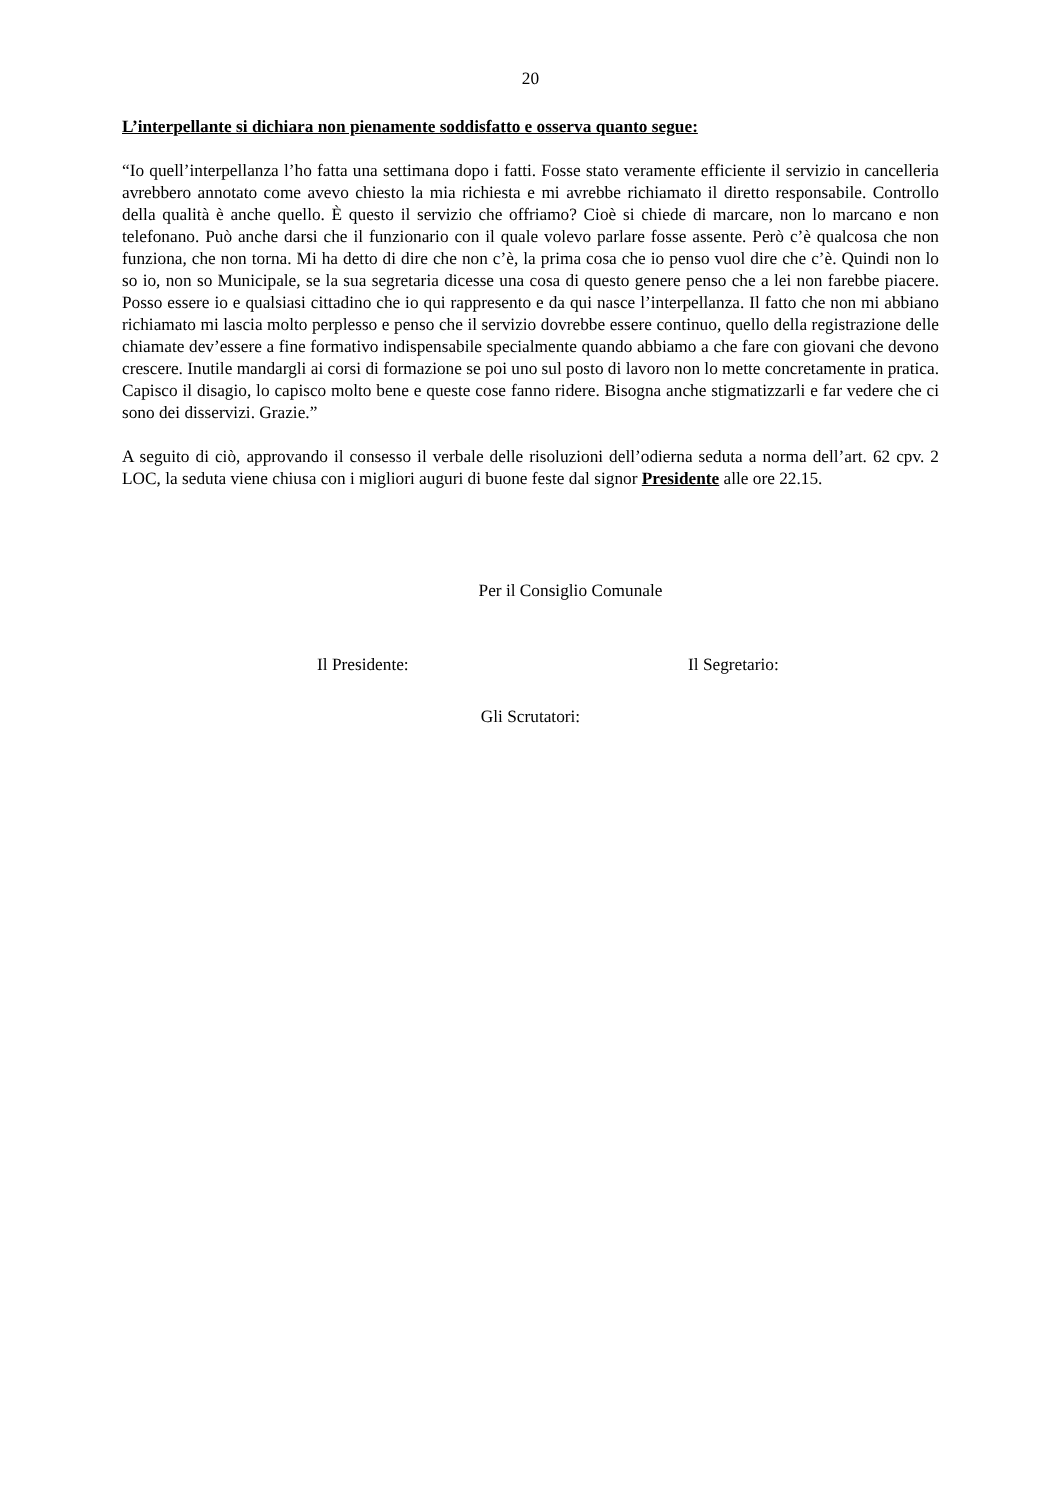20
L’interpellante si dichiara non pienamente soddisfatto e osserva quanto segue:
“Io quell’interpellanza l’ho fatta una settimana dopo i fatti. Fosse stato veramente efficiente il servizio in cancelleria avrebbero annotato come avevo chiesto la mia richiesta e mi avrebbe richiamato il diretto responsabile. Controllo della qualità è anche quello. È questo il servizio che offriamo? Cioè si chiede di marcare, non lo marcano e non telefonano. Può anche darsi che il funzionario con il quale volevo parlare fosse assente. Però c’è qualcosa che non funziona, che non torna. Mi ha detto di dire che non c’è, la prima cosa che io penso vuol dire che c’è. Quindi non lo so io, non so Municipale, se la sua segretaria dicesse una cosa di questo genere penso che a lei non farebbe piacere. Posso essere io e qualsiasi cittadino che io qui rappresento e da qui nasce l’interpellanza. Il fatto che non mi abbiano richiamato mi lascia molto perplesso e penso che il servizio dovrebbe essere continuo, quello della registrazione delle chiamate dev’essere a fine formativo indispensabile specialmente quando abbiamo a che fare con giovani che devono crescere. Inutile mandargli ai corsi di formazione se poi uno sul posto di lavoro non lo mette concretamente in pratica. Capisco il disagio, lo capisco molto bene e queste cose fanno ridere. Bisogna anche stigmatizzarli e far vedere che ci sono dei disservizi. Grazie.”
A seguito di ciò, approvando il consesso il verbale delle risoluzioni dell’odierna seduta a norma dell’art. 62 cpv. 2 LOC, la seduta viene chiusa con i migliori auguri di buone feste dal signor Presidente alle ore 22.15.
Per il Consiglio Comunale
Il Presidente: Il Segretario:
Gli Scrutatori: